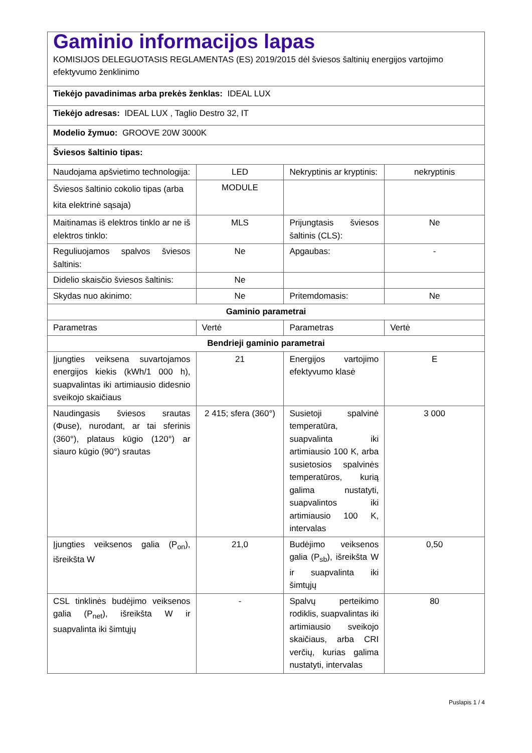| Gaminio informacijos lapas KOMISIJOS DELEGUOTASIS REGLAMENTAS (ES) 2019/2015 dėl šviesos šaltinių energijos vartojimo efektyvumo ženklinimo | | | |
| Tiekėjo pavadinimas arba prekės ženklas: IDEAL LUX | | | |
| Tiekėjo adresas: IDEAL LUX , Taglio Destro 32, IT | | | |
| Modelio žymuo: GROOVE 20W 3000K | | | |
| Šviesos šaltinio tipas: | | | |
| Naudojama apšvietimo technologija: | LED | Nekryptinis ar kryptinis: | nekryptinis |
| Šviesos šaltinio cokolio tipas (arba kita elektrinė sąsaja) | MODULE | | |
| Maitinamas iš elektros tinklo ar ne iš elektros tinklo: | MLS | Prijungtasis šviesos šaltinis (CLS): | Ne |
| Reguliuojamos spalvos šviesos šaltinis: | Ne | Apgaubas: | - |
| Didelio skaisčio šviesos šaltinis: | Ne | | |
| Skydas nuo akinimo: | Ne | Pritemdomasis: | Ne |
| Gaminio parametrai | | | |
| Parametras | Vertė | Parametras | Vertė |
| Bendrieji gaminio parametrai | | | |
| Įjungties veiksena suvartojamos energijos kiekis (kWh/1 000 h), suapvalintas iki artimiausio didesnio sveikojo skaičiaus | 21 | Energijos vartojimo efektyvumo klasė | E |
| Naudingasis šviesos srautas (Φuse), nurodant, ar tai sferinis (360°), plataus kūgio (120°) ar siauro kūgio (90°) srautas | 2 415; sfera (360°) | Susietoji spalvinė temperatūra, suapvalinta iki artimiausio 100 K, arba susietosios spalvinės temperatūros, kurią galima nustatyti, suapvalintos iki artimiausio 100 K, intervalas | 3 000 |
| Įjungties veiksenos galia (P<sub>on</sub>), išreikšta W | 21,0 | Budėjimo veiksenos galia (P<sub>sb</sub>), išreikšta W ir suapvalinta iki šimtųjų | 0,50 |
| CSL tinklinės budėjimo veiksenos galia (P<sub>net</sub>), išreikšta W ir suapvalinta iki šimtųjų | - | Spalvų perteikimo rodiklis, suapvalintas iki artimiausio sveikojo skaičiaus, arba CRI verčių, kurias galima nustatyti, intervalas | 80 |
Puslapis 1 / 4